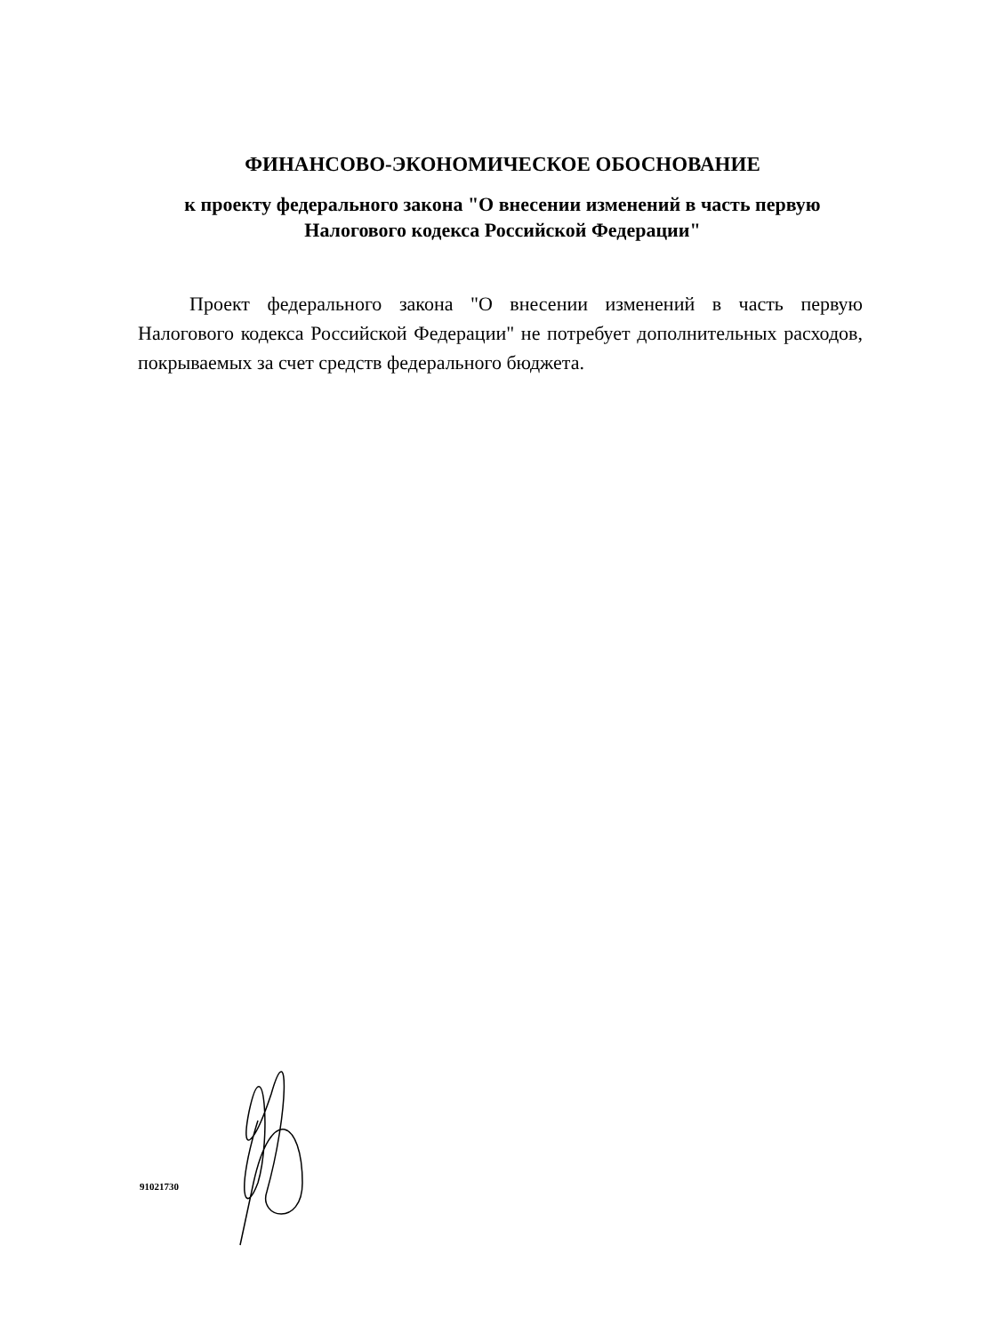ФИНАНСОВО-ЭКОНОМИЧЕСКОЕ ОБОСНОВАНИЕ
к проекту федерального закона "О внесении изменений в часть первую Налогового кодекса Российской Федерации"
Проект федерального закона "О внесении изменений в часть первую Налогового кодекса Российской Федерации" не потребует дополнительных расходов, покрываемых за счет средств федерального бюджета.
91021730